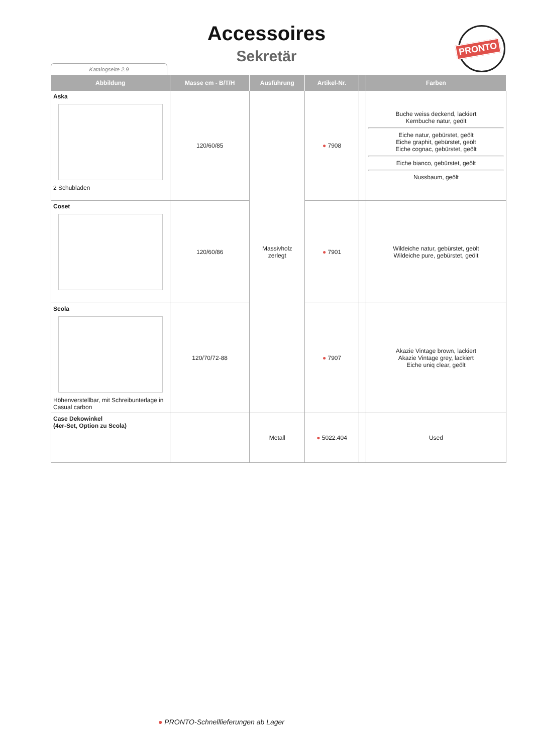Accessoires
Sekretär
Katalogseite 2.9
PRONTO
| Abbildung | Masse cm - B/T/H | Ausführung | Artikel-Nr. | | Farben |
| --- | --- | --- | --- | --- | --- |
| Aska 2 Schubladen | 120/60/85 | Massivholz zerlegt | ● 7908 | | Buche weiss deckend, lackiert Kernbuche natur, geölt Eiche natur, gebürstet, geölt Eiche graphit, gebürstet, geölt Eiche cognac, gebürstet, geölt Eiche bianco, gebürstet, geölt Nussbaum, geölt |
| Coset | 120/60/86 | | ● 7901 | | Wildeiche natur, gebürstet, geölt Wildeiche pure, gebürstet, geölt |
| Scola Höhenverstellbar, mit Schreibunterlage in Casual carbon | 120/70/72-88 | | ● 7907 | | Akazie Vintage brown, lackiert Akazie Vintage grey, lackiert Eiche uniq clear, geölt |
| Case Dekowinkel (4er-Set, Option zu Scola) | | Metall | ● 5022.404 | | Used |
● PRONTO-Schnelllieferungen ab Lager